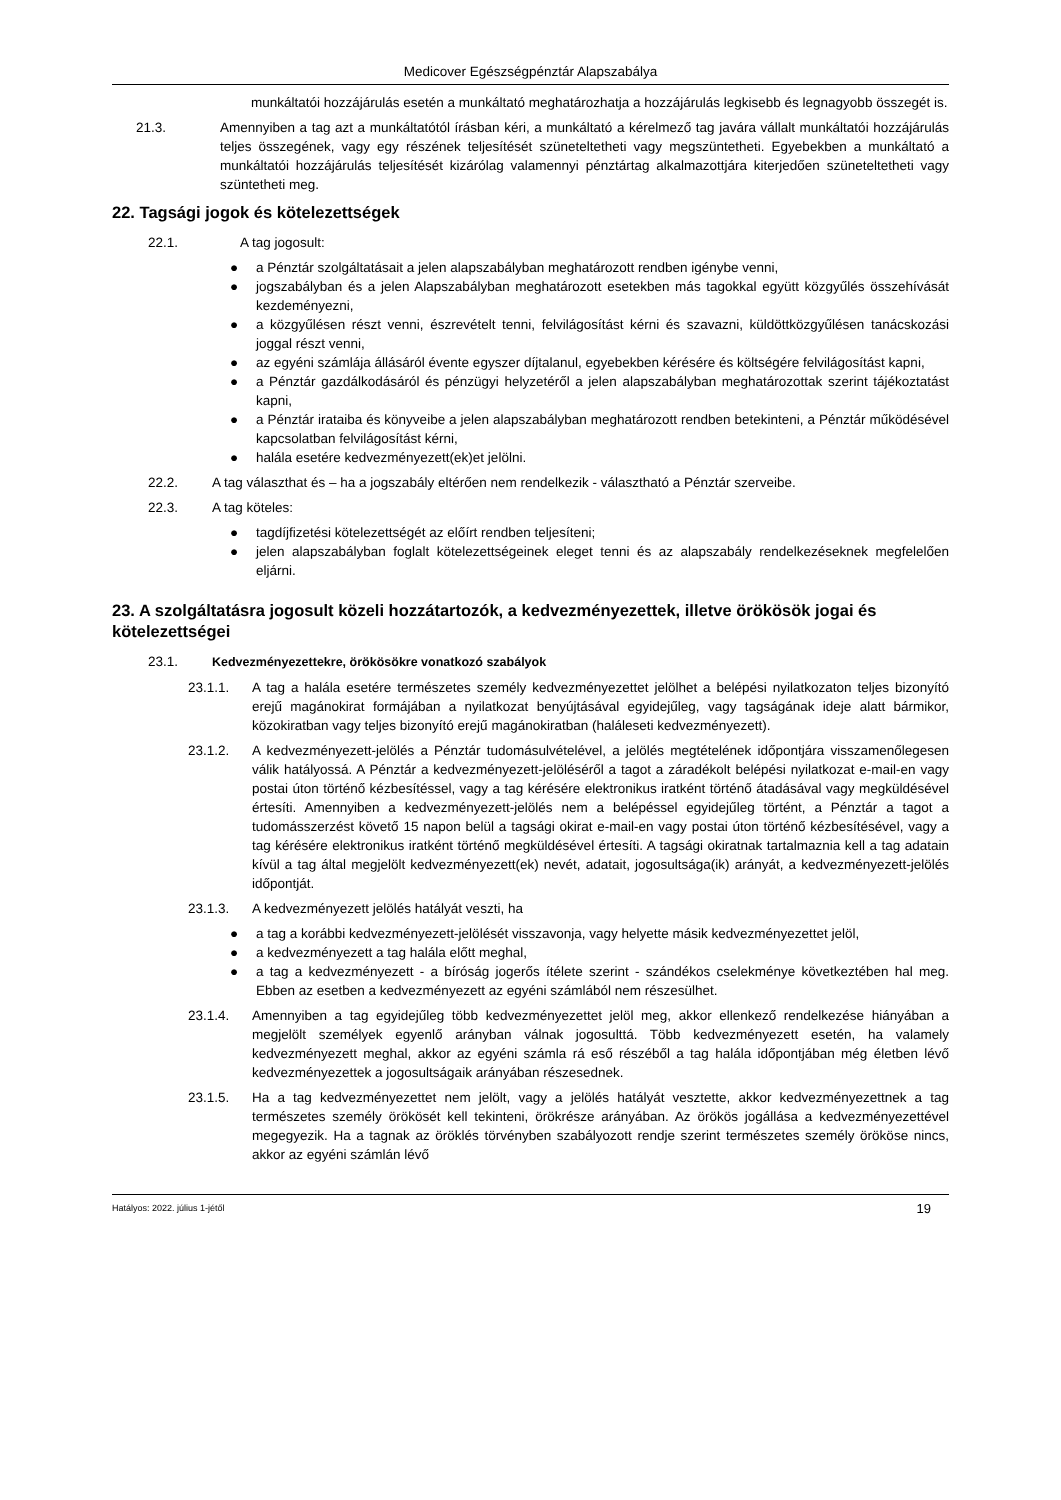Medicover Egészségpénztár Alapszabálya
munkáltatói hozzájárulás esetén a munkáltató meghatározhatja a hozzájárulás legkisebb és legnagyobb összegét is.
21.3. Amennyiben a tag azt a munkáltatótól írásban kéri, a munkáltató a kérelmező tag javára vállalt munkáltatói hozzájárulás teljes összegének, vagy egy részének teljesítését szüneteltetheti vagy megszüntetheti. Egyebekben a munkáltató a munkáltatói hozzájárulás teljesítését kizárólag valamennyi pénztártag alkalmazottjára kiterjedően szüneteltetheti vagy szüntetheti meg.
22. Tagsági jogok és kötelezettségek
22.1. A tag jogosult:
● a Pénztár szolgáltatásait a jelen alapszabályban meghatározott rendben igénybe venni,
● jogszabályban és a jelen Alapszabályban meghatározott esetekben más tagokkal együtt közgyűlés összehívását kezdeményezni,
● a közgyűlésen részt venni, észrevételt tenni, felvilágosítást kérni és szavazni, küldöttközgyűlésen tanácskozási joggal részt venni,
● az egyéni számlája állásáról évente egyszer díjtalanul, egyebekben kérésére és költségére felvilágosítást kapni,
● a Pénztár gazdálkodásáról és pénzügyi helyzetéről a jelen alapszabályban meghatározottak szerint tájékoztatást kapni,
● a Pénztár irataiba és könyveibe a jelen alapszabályban meghatározott rendben betekinteni, a Pénztár működésével kapcsolatban felvilágosítást kérni,
● halála esetére kedvezményezett(ek)et jelölni.
22.2. A tag választhat és – ha a jogszabály eltérően nem rendelkezik - választható a Pénztár szerveibe.
22.3. A tag köteles:
● tagdíjfizetési kötelezettségét az előírt rendben teljesíteni;
● jelen alapszabályban foglalt kötelezettségeinek eleget tenni és az alapszabály rendelkezéseknek megfelelően eljárni.
23. A szolgáltatásra jogosult közeli hozzátartozók, a kedvezményezettek, illetve örökösök jogai és kötelezettségei
23.1. Kedvezményezettekre, örökösökre vonatkozó szabályok
23.1.1. A tag a halála esetére természetes személy kedvezményezettet jelölhet a belépési nyilatkozaton teljes bizonyító erejű magánokirat formájában a nyilatkozat benyújtásával egyidejűleg, vagy tagságának ideje alatt bármikor, közokiratban vagy teljes bizonyító erejű magánokiratban (haláleseti kedvezményezett).
23.1.2. A kedvezményezett-jelölés a Pénztár tudomásulvételével, a jelölés megtételének időpontjára visszamenőlegesen válik hatályossá. A Pénztár a kedvezményezett-jelöléséről a tagot a záradékolt belépési nyilatkozat e-mail-en vagy postai úton történő kézbesítéssel, vagy a tag kérésére elektronikus iratként történő átadásával vagy megküldésével értesíti. Amennyiben a kedvezményezett-jelölés nem a belépéssel egyidejűleg történt, a Pénztár a tagot a tudomásszerzést követő 15 napon belül a tagsági okirat e-mail-en vagy postai úton történő kézbesítésével, vagy a tag kérésére elektronikus iratként történő megküldésével értesíti. A tagsági okiratnak tartalmaznia kell a tag adatain kívül a tag által megjelölt kedvezményezett(ek) nevét, adatait, jogosultsága(ik) arányát, a kedvezményezett-jelölés időpontját.
23.1.3. A kedvezményezett jelölés hatályát veszti, ha
● a tag a korábbi kedvezményezett-jelölését visszavonja, vagy helyette másik kedvezményezettet jelöl,
● a kedvezményezett a tag halála előtt meghal,
● a tag a kedvezményezett - a bíróság jogerős ítélete szerint - szándékos cselekménye következtében hal meg. Ebben az esetben a kedvezményezett az egyéni számlából nem részesülhet.
23.1.4. Amennyiben a tag egyidejűleg több kedvezményezettet jelöl meg, akkor ellenkező rendelkezése hiányában a megjelölt személyek egyenlő arányban válnak jogosulttá. Több kedvezményezett esetén, ha valamely kedvezményezett meghal, akkor az egyéni számla rá eső részéből a tag halála időpontjában még életben lévő kedvezményezettek a jogosultságaik arányában részesednek.
23.1.5. Ha a tag kedvezményezettet nem jelölt, vagy a jelölés hatályát vesztette, akkor kedvezményezettnek a tag természetes személy örökösét kell tekinteni, örökrésze arányában. Az örökös jogállása a kedvezményezettével megegyezik. Ha a tagnak az öröklés törvényben szabályozott rendje szerint természetes személy örököse nincs, akkor az egyéni számlán lévő
Hatályos: 2022. július 1-jétől 19